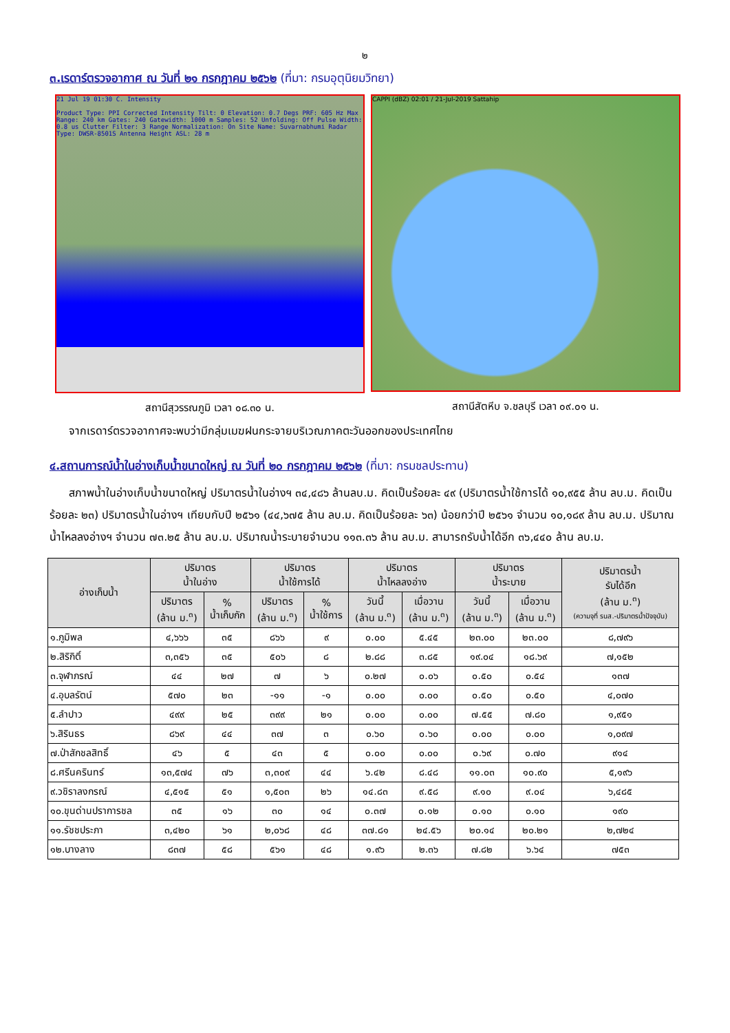๒
๓.เรดาร์ตรวจอากาศ ณ วันที่ ๒๑ กรกฎาคม ๒๕๖๒ (ที่มา: กรมอุตุนิยมวิทยา)
21 Jul 19 01:30 C. Intensity
Product Type: PPI Corrected Intensity Tilt: 0 Elevation: 0.7 Degs PRF: 605 Hz Max Range: 240 km Gates: 240 Gatewidth: 1000 m Samples: 52 Unfolding: Off Pulse Width: 0.8 us Clutter Filter: 3 Range Normalization: On Site Name: Suvarnabhumi Radar Type: DWSR-8501S Antenna Height ASL: 28 m
สถานีสุวรรณภูมิ เวลา ๐๘.๓๐ น.
CAPPI (dBZ) 02:01 / 21-Jul-2019 Sattahip
สถานีสัตหีบ จ.ชลบุรี เวลา ๐๙.๐๑ น.
จากเรดาร์ตรวจอากาศจะพบว่ามีกลุ่มเมฆฝนกระจายบริเวณภาคตะวันออกของประเทศไทย
๔.สถานการณ์น้ำในอ่างเก็บน้ำขนาดใหญ่ ณ วันที่ ๒๐ กรกฎาคม ๒๕๖๒ (ที่มา: กรมชลประทาน)
สภาพน้ำในอ่างเก็บน้ำขนาดใหญ่ ปริมาตรน้ำในอ่างฯ ๓๔,๔๘๖ ล้านลบ.ม. คิดเป็นร้อยละ ๔๙ (ปริมาตรน้ำใช้การได้ ๑๐,๙๕๕ ล้าน ลบ.ม. คิดเป็นร้อยละ ๒๓) ปริมาตรน้ำในอ่างฯ เทียบกับปี ๒๕๖๑ (๔๔,๖๗๕ ล้าน ลบ.ม. คิดเป็นร้อยละ ๖๓) น้อยกว่าปี ๒๕๖๑ จำนวน ๑๐,๑๘๙ ล้าน ลบ.ม. ปริมาณน้ำไหลลงอ่างฯ จำนวน ๗๓.๒๕ ล้าน ลบ.ม. ปริมาณน้ำระบายจำนวน ๑๑๓.๓๖ ล้าน ลบ.ม. สามารถรับน้ำได้อีก ๓๖,๔๔๐ ล้าน ลบ.ม.
| อ่างเก็บน้ำ | ปริมาตร น้ำในอ่าง | | ปริมาตร น้ำใช้การได้ | | ปริมาตร น้ำไหลลงอ่าง | | ปริมาตร น้ำระบาย | | ปริมาตรน้ำ รับได้อีก (ล้าน ม.<sup>๓</sup>) (ความจุที่ รนส.-ปริมาตรน้ำปัจจุบัน) |
| --- | --- | --- | --- | --- | --- | --- | --- | --- | --- |
| | ปริมาตร (ล้าน ม.<sup>๓</sup>) | % น้ำเก็บกัก | ปริมาตร (ล้าน ม.<sup>๓</sup>) | % น้ำใช้การ | วันนี้ (ล้าน ม.<sup>๓</sup>) | เมื่อวาน (ล้าน ม.<sup>๓</sup>) | วันนี้ (ล้าน ม.<sup>๓</sup>) | เมื่อวาน (ล้าน ม.<sup>๓</sup>) | |
| ๑.ภูมิพล | ๔,๖๖๖ | ๓๕ | ๘๖๖ | ๙ | ๐.๐๐ | ๕.๔๕ | ๒๓.๐๐ | ๒๓.๐๐ | ๘,๗๙๖ |
| ๒.สิริกิติ์ | ๓,๓๕๖ | ๓๕ | ๕๐๖ | ๘ | ๒.๘๘ | ๓.๘๕ | ๑๙.๐๔ | ๑๘.๖๙ | ๗,๑๕๒ |
| ๓.จุฬาภรณ์ | ๔๔ | ๒๗ | ๗ | ๖ | ๐.๒๗ | ๐.๐๖ | ๐.๕๐ | ๐.๕๔ | ๑๓๗ |
| ๔.อุบลรัตน์ | ๕๗๐ | ๒๓ | -๑๑ | -๑ | ๐.๐๐ | ๐.๐๐ | ๐.๕๐ | ๐.๕๐ | ๔,๐๗๐ |
| ๕.ลำปาว | ๔๙๙ | ๒๕ | ๓๙๙ | ๒๑ | ๐.๐๐ | ๐.๐๐ | ๗.๕๕ | ๗.๘๐ | ๑,๙๕๑ |
| ๖.สิรินธร | ๘๖๙ | ๔๔ | ๓๗ | ๓ | ๐.๖๐ | ๐.๖๐ | ๐.๐๐ | ๐.๐๐ | ๑,๐๙๗ |
| ๗.ป่าสักชลสิทธิ์ | ๔๖ | ๕ | ๔๓ | ๕ | ๐.๐๐ | ๐.๐๐ | ๐.๖๙ | ๐.๗๐ | ๙๑๔ |
| ๘.ศรีนครินทร์ | ๑๓,๕๗๔ | ๗๖ | ๓,๓๐๙ | ๔๔ | ๖.๔๒ | ๘.๔๘ | ๑๑.๐๓ | ๑๐.๙๐ | ๕,๑๙๖ |
| ๙.วชิราลงกรณ์ | ๔,๕๑๕ | ๕๑ | ๑,๕๐๓ | ๒๖ | ๑๔.๘๓ | ๙.๕๘ | ๙.๑๐ | ๙.๐๔ | ๖,๔๘๕ |
| ๑๐.ขุนด่านปราการชล | ๓๕ | ๑๖ | ๓๐ | ๑๔ | ๐.๓๗ | ๐.๑๒ | ๐.๑๐ | ๐.๑๐ | ๑๙๐ |
| ๑๑.รัชชประภา | ๓,๔๒๐ | ๖๑ | ๒,๐๖๘ | ๔๘ | ๓๗.๘๑ | ๒๔.๕๖ | ๒๐.๑๔ | ๒๐.๒๑ | ๒,๗๒๔ |
| ๑๒.บางลาง | ๘๓๗ | ๕๘ | ๕๖๑ | ๔๘ | ๑.๙๖ | ๒.๓๖ | ๗.๘๒ | ๖.๖๔ | ๗๕๓ |